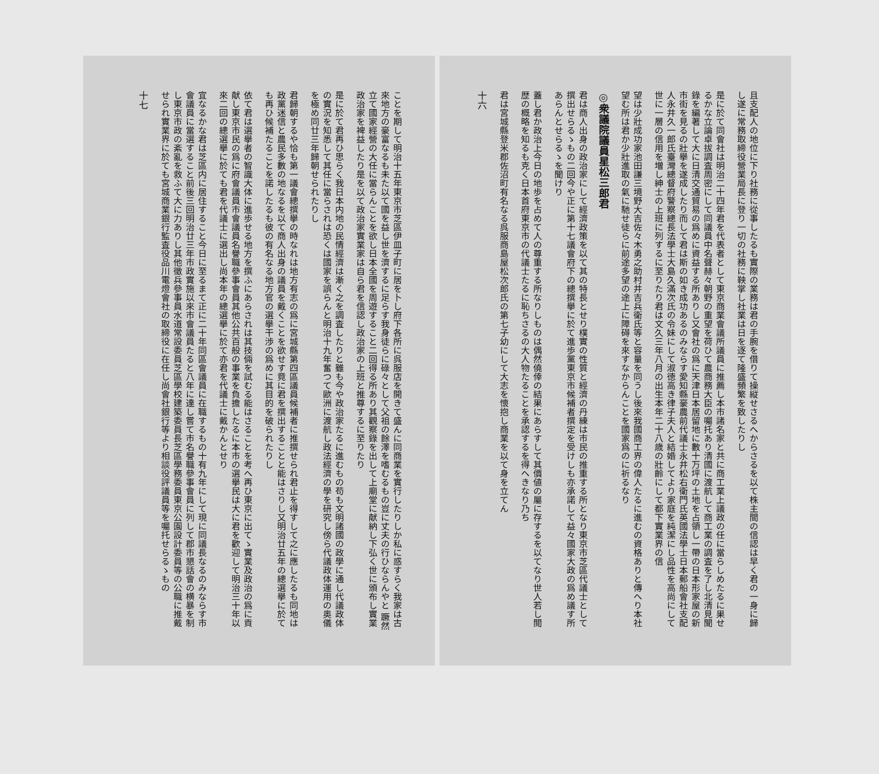且支配人の地位に下り社務に從事したるも實際の業務は君の手腕を借りて操縦せさるへからさるを以て株主間の信認は早く君の一身に歸し遂に常務取締役營業局長に登り一切の社務に鞅掌し社業は日を逐て隆盛頻繁を致したりし
是に於て同會社は明治二十四年君を代表者として東京商業會議所議員に推薦し本市諸名家と共に商工業上議政の任に當らしめたるに果せるかな立論卓拔調査周密にして同議員中名聲赫々朝野の重望を荷ひて農商務大臣の囑托あり清國に渡航して商工業の調査を了し北清見聞錄を編著して大に日清交通貿易の爲めに資益する所ありし又會社の爲に天津日本居留地に數十万坪の土地を占領し一帶の日本形家屋の新市街を見るの壯擧を遂成したり而して君は斯の如き成功あるのみならす愛知縣豪農前代議士永井松右衛門氏英國法學士日本郵船會社支配人永井久一郎氏臺灣總督府警察總長法學士大島久滿次氏の令妹にして淑徳高き律子夫人と結婚してより家庭を純潔にし品性を高尚にして世に一層の信用を増し紳士の上班に列するに至りたり君は文久三年八月の出生本年二十八歳の壯齡にして都下實業界の信
望は少壯成功家池田謙三境野大吉佐々木勇之助村井吉兵衛氏等と容量を同うし後來我國商工界の偉人たるに進むの資格ありと傳へり本社望む所は君か少壯進取の氣に馳せ徒らに前途多望の途上に障碍を來すなからんことを國家爲のに祈るなり
◎衆議院議員星松三郎君
君は商人出身の政治家にして經濟政策を以て其の特長とせり樸實の性質と經濟の丹練は市民の推重する所となり東京市芝區代議士として撰出せらるゝもの二回今や正に第十七議會府下の總撰擧に於て進歩黨東京市候補者撰定を受けしも亦承諾して益々國家大政の爲め議す所あらんとせらるゝを聞けり
蓋し君か政治上今日の地歩を占めて人の尊重する所なりしものは偶然僥倖の結果にあらすして其價値の屬に存するを以てなり世人若し閲歴の概略を知るも克く日本首府東京市の代議士たるに恥ちさるの大人物たることを承認するを得へきなり乃ち
君は宮城縣登米郡佐沼町有名なる呉服商島屋松次郎氏の第七子幼にして大志を懷抱し商業を以て身を立てん
十六
ことを期して明治十五年東京市芝區伊皿子町に居を卜し府下各所に呉服店を開きて盛んに同商業を實行したりしか私に惑すらく我家は古來地方の豪富なるも未た以て國を益し世を濟するに足らす我身徒らに碌々として父祖の餘澤を嗜むるもの豈に丈夫の行ひならんやと 蹶然立て國家經營の大任に當らんことを欲し日本全國を周遊すること二回得る所あり其觀察錄を出して上廟堂に献納し下弘く世に頒布し實業政治家を裨益したり是を以て政治家實業家は自ら君を信認し政治家の上班と推尊するに至りたり
是に於て君再ひ思らく我日本内地の民情經濟は漸く之を調査したりと雖も今や政治家たるに進むもの苟も文明諸國の政學に通し代議政体の實況を知悉して其任に當らされは恐くは國家を誤らんと明治十九年奮つて歐洲に渡航し政法經濟の學を研究し傍ら代議政体運用の奥儀を極め同廿三年歸朝せられたりし
君歸朝するや恰も第一議會總撰擧の時なれは地方有志の爲に宮城縣第四區議員候補者に推撰せられ君止を得すして之に應したるも同地は政黨迷信と農民多數の地なるを以て商人出身の議員を戴くことを欲せす竟に君を撰出することと能はさりし又明治廿五年の總選擧に於ても再ひ候補たることを諾したるも彼の有名なる地方官の選擧干渉の爲めに其目的を破られたりし
依て君は選擧者の智識大体に進歩せる地方を撰ふにあらされは其技倆を試むる能はさることを考へ再ひ東京に出てゝ實業及政治の爲に貢献し東京市民の爲に府會議員市會議員名譽職參事會員其他公共百般の事業を負擔したるに本市の選擧民は大に君を歡迎して明治三十年以來二回の總選擧に於ても君を代議士に選出し尚本年の總選擧に於て亦君を代議士に戴かんとせり
宜なるかな君は芝區内に居住すること今日に至るまて正に二十年同區會議員に在職するもの十有九年にして現に同議長なるのみならす市會議員に當選すること前後三回明治廿三年市政實施以來市會議員たると八年に達し嘗て市名譽職參事會員に列して郡市懇話會の横暴を制し東京市政の紊亂を救ふて大に力ありし其他徵兵參事員水道常設委員芝區學校建築委員長芝區學務委員東京公園設計委員等の公職に推戴せられ實業界に於ても宮城商業銀行監査役品川電燈會社の取締役に在任し尚會社銀行等より相談役評議員等を囑托せらるゝもの
十七